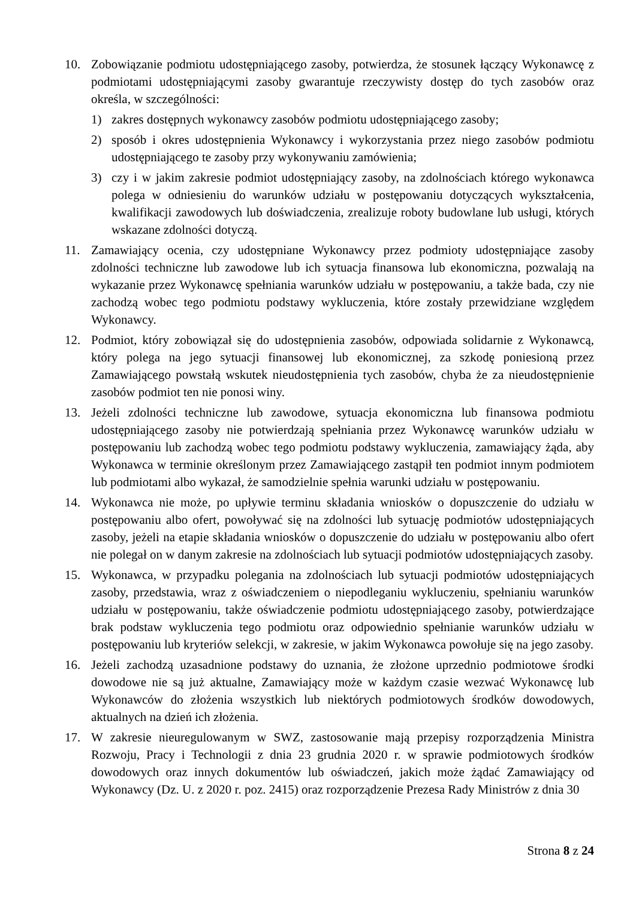10. Zobowiązanie podmiotu udostępniającego zasoby, potwierdza, że stosunek łączący Wykonawcę z podmiotami udostępniającymi zasoby gwarantuje rzeczywisty dostęp do tych zasobów oraz określa, w szczególności:
1) zakres dostępnych wykonawcy zasobów podmiotu udostępniającego zasoby;
2) sposób i okres udostępnienia Wykonawcy i wykorzystania przez niego zasobów podmiotu udostępniającego te zasoby przy wykonywaniu zamówienia;
3) czy i w jakim zakresie podmiot udostępniający zasoby, na zdolnościach którego wykonawca polega w odniesieniu do warunków udziału w postępowaniu dotyczących wykształcenia, kwalifikacji zawodowych lub doświadczenia, zrealizuje roboty budowlane lub usługi, których wskazane zdolności dotyczą.
11. Zamawiający ocenia, czy udostępniane Wykonawcy przez podmioty udostępniające zasoby zdolności techniczne lub zawodowe lub ich sytuacja finansowa lub ekonomiczna, pozwalają na wykazanie przez Wykonawcę spełniania warunków udziału w postępowaniu, a także bada, czy nie zachodzą wobec tego podmiotu podstawy wykluczenia, które zostały przewidziane względem Wykonawcy.
12. Podmiot, który zobowiązał się do udostępnienia zasobów, odpowiada solidarnie z Wykonawcą, który polega na jego sytuacji finansowej lub ekonomicznej, za szkodę poniesioną przez Zamawiającego powstałą wskutek nieudostępnienia tych zasobów, chyba że za nieudostępnienie zasobów podmiot ten nie ponosi winy.
13. Jeżeli zdolności techniczne lub zawodowe, sytuacja ekonomiczna lub finansowa podmiotu udostępniającego zasoby nie potwierdzają spełniania przez Wykonawcę warunków udziału w postępowaniu lub zachodzą wobec tego podmiotu podstawy wykluczenia, zamawiający żąda, aby Wykonawca w terminie określonym przez Zamawiającego zastąpił ten podmiot innym podmiotem lub podmiotami albo wykazał, że samodzielnie spełnia warunki udziału w postępowaniu.
14. Wykonawca nie może, po upływie terminu składania wniosków o dopuszczenie do udziału w postępowaniu albo ofert, powoływać się na zdolności lub sytuację podmiotów udostępniających zasoby, jeżeli na etapie składania wniosków o dopuszczenie do udziału w postępowaniu albo ofert nie polegał on w danym zakresie na zdolnościach lub sytuacji podmiotów udostępniających zasoby.
15. Wykonawca, w przypadku polegania na zdolnościach lub sytuacji podmiotów udostępniających zasoby, przedstawia, wraz z oświadczeniem o niepodleganiu wykluczeniu, spełnianiu warunków udziału w postępowaniu, także oświadczenie podmiotu udostępniającego zasoby, potwierdzające brak podstaw wykluczenia tego podmiotu oraz odpowiednio spełnianie warunków udziału w postępowaniu lub kryteriów selekcji, w zakresie, w jakim Wykonawca powołuje się na jego zasoby.
16. Jeżeli zachodzą uzasadnione podstawy do uznania, że złożone uprzednio podmiotowe środki dowodowe nie są już aktualne, Zamawiający może w każdym czasie wezwać Wykonawcę lub Wykonawców do złożenia wszystkich lub niektórych podmiotowych środków dowodowych, aktualnych na dzień ich złożenia.
17. W zakresie nieuregulowanym w SWZ, zastosowanie mają przepisy rozporządzenia Ministra Rozwoju, Pracy i Technologii z dnia 23 grudnia 2020 r. w sprawie podmiotowych środków dowodowych oraz innych dokumentów lub oświadczeń, jakich może żądać Zamawiający od Wykonawcy (Dz. U. z 2020 r. poz. 2415) oraz rozporządzenie Prezesa Rady Ministrów z dnia 30
Strona 8 z 24